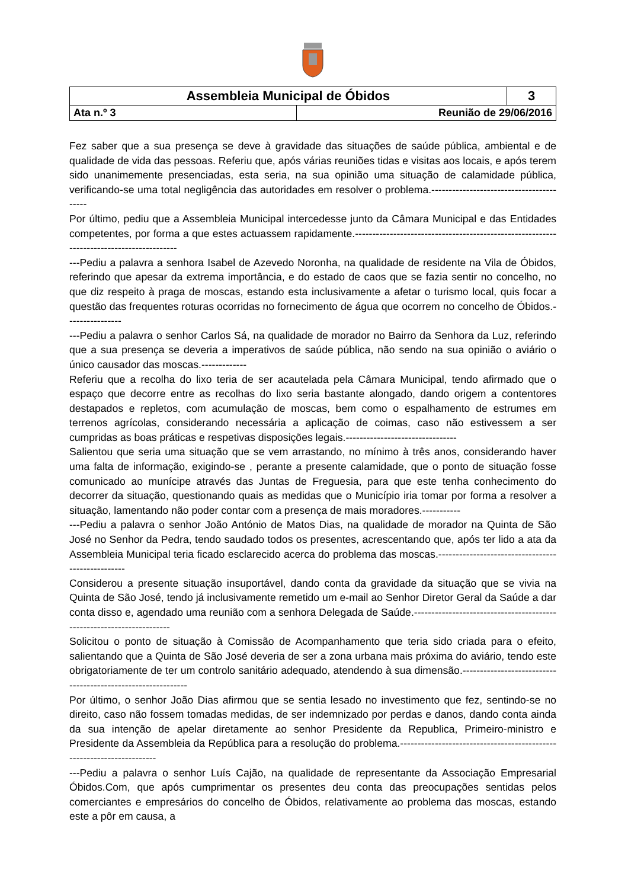| Assembleia Municipal de Óbidos | | 3 |
| Ata n.º 3 | Reunião de 29/06/2016 | |
Fez saber que a sua presença se deve à gravidade das situações de saúde pública, ambiental e de qualidade de vida das pessoas. Referiu que, após várias reuniões tidas e visitas aos locais, e após terem sido unanimemente presenciadas, esta seria, na sua opinião uma situação de calamidade pública, verificando-se uma total negligência das autoridades em resolver o problema.-----------------------------------------
Por último, pediu que a Assembleia Municipal intercedesse junto da Câmara Municipal e das Entidades competentes, por forma a que estes actuassem rapidamente.-----------------------------------------------------------------------------------------
---Pediu a palavra a senhora Isabel de Azevedo Noronha, na qualidade de residente na Vila de Óbidos, referindo que apesar da extrema importância, e do estado de caos que se fazia sentir no concelho, no que diz respeito à praga de moscas, estando esta inclusivamente a afetar o turismo local, quis focar a questão das frequentes roturas ocorridas no fornecimento de água que ocorrem no concelho de Óbidos.----------------
---Pediu a palavra o senhor Carlos Sá, na qualidade de morador no Bairro da Senhora da Luz, referindo que a sua presença se deveria a imperativos de saúde pública, não sendo na sua opinião o aviário o único causador das moscas.-------------
Referiu que a recolha do lixo teria de ser acautelada pela Câmara Municipal, tendo afirmado que o espaço que decorre entre as recolhas do lixo seria bastante alongado, dando origem a contentores destapados e repletos, com acumulação de moscas, bem como o espalhamento de estrumes em terrenos agrícolas, considerando necessária a aplicação de coimas, caso não estivessem a ser cumpridas as boas práticas e respetivas disposições legais.--------------------------------
Salientou que seria uma situação que se vem arrastando, no mínimo à três anos, considerando haver uma falta de informação, exigindo-se , perante a presente calamidade, que o ponto de situação fosse comunicado ao munícipe através das Juntas de Freguesia, para que este tenha conhecimento do decorrer da situação, questionando quais as medidas que o Município iria tomar por forma a resolver a situação, lamentando não poder contar com a presença de mais moradores.-----------
---Pediu a palavra o senhor João António de Matos Dias, na qualidade de morador na Quinta de São José no Senhor da Pedra, tendo saudado todos os presentes, acrescentando que, após ter lido a ata da Assembleia Municipal teria ficado esclarecido acerca do problema das moscas.--------------------------------------------------
Considerou a presente situação insuportável, dando conta da gravidade da situação que se vivia na Quinta de São José, tendo já inclusivamente remetido um e-mail ao Senhor Diretor Geral da Saúde a dar conta disso e, agendado uma reunião com a senhora Delegada de Saúde.----------------------------------------------------------------------
Solicitou o ponto de situação à Comissão de Acompanhamento que teria sido criada para o efeito, salientando que a Quinta de São José deveria de ser a zona urbana mais próxima do aviário, tendo este obrigatoriamente de ter um controlo sanitário adequado, atendendo à sua dimensão.-------------------------------------------------------------
Por último, o senhor João Dias afirmou que se sentia lesado no investimento que fez, sentindo-se no direito, caso não fossem tomadas medidas, de ser indemnizado por perdas e danos, dando conta ainda da sua intenção de apelar diretamente ao senhor Presidente da Republica, Primeiro-ministro e Presidente da Assembleia da República para a resolução do problema.----------------------------------------------------------------------
---Pediu a palavra o senhor Luís Cajão, na qualidade de representante da Associação Empresarial Óbidos.Com, que após cumprimentar os presentes deu conta das preocupações sentidas pelos comerciantes e empresários do concelho de Óbidos, relativamente ao problema das moscas, estando este a pôr em causa, a